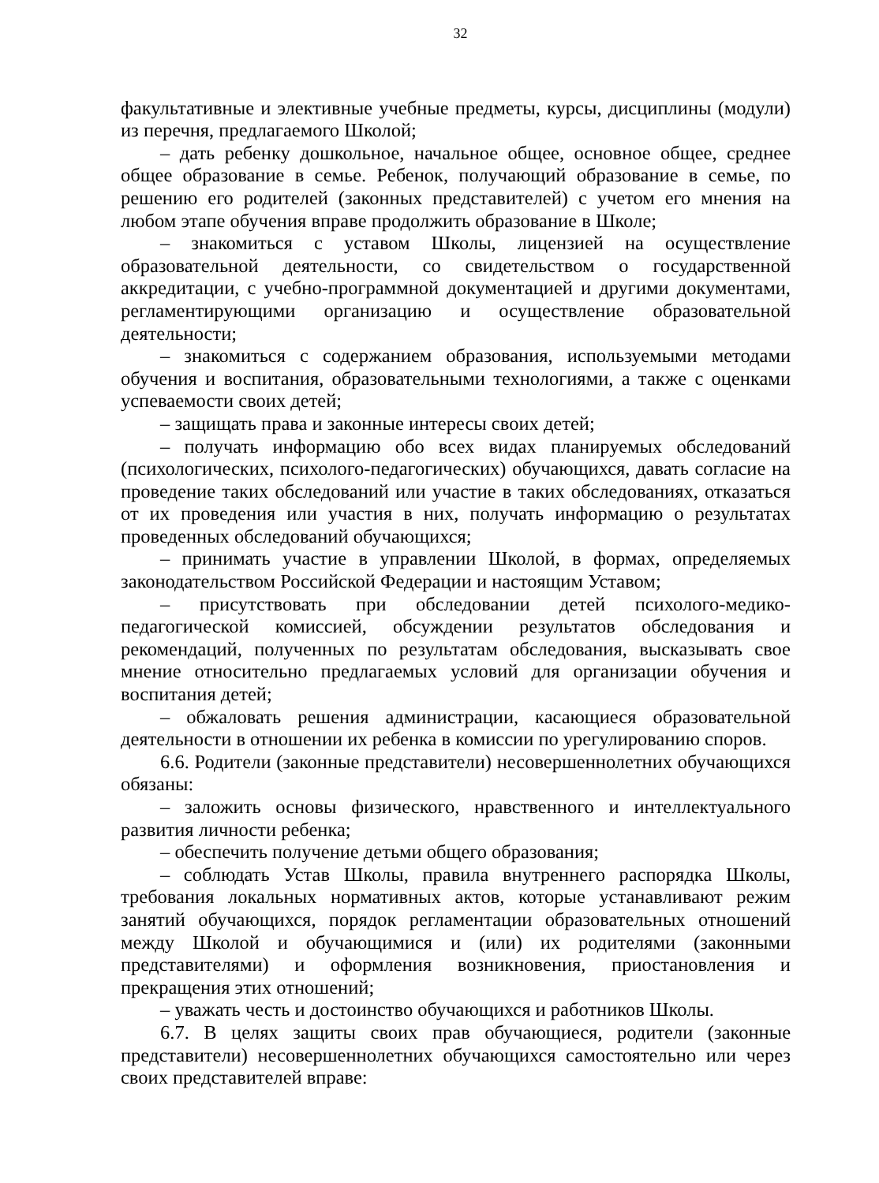32
факультативные и элективные учебные предметы, курсы, дисциплины (модули) из перечня, предлагаемого Школой;
– дать ребенку дошкольное, начальное общее, основное общее, среднее общее образование в семье. Ребенок, получающий образование в семье, по решению его родителей (законных представителей) с учетом его мнения на любом этапе обучения вправе продолжить образование в Школе;
– знакомиться с уставом Школы, лицензией на осуществление образовательной деятельности, со свидетельством о государственной аккредитации, с учебно-программной документацией и другими документами, регламентирующими организацию и осуществление образовательной деятельности;
– знакомиться с содержанием образования, используемыми методами обучения и воспитания, образовательными технологиями, а также с оценками успеваемости своих детей;
– защищать права и законные интересы своих детей;
– получать информацию обо всех видах планируемых обследований (психологических, психолого-педагогических) обучающихся, давать согласие на проведение таких обследований или участие в таких обследованиях, отказаться от их проведения или участия в них, получать информацию о результатах проведенных обследований обучающихся;
– принимать участие в управлении Школой, в формах, определяемых законодательством Российской Федерации и настоящим Уставом;
– присутствовать при обследовании детей психолого-медико-педагогической комиссией, обсуждении результатов обследования и рекомендаций, полученных по результатам обследования, высказывать свое мнение относительно предлагаемых условий для организации обучения и воспитания детей;
– обжаловать решения администрации, касающиеся образовательной деятельности в отношении их ребенка в комиссии по урегулированию споров.
6.6. Родители (законные представители) несовершеннолетних обучающихся обязаны:
– заложить основы физического, нравственного и интеллектуального развития личности ребенка;
– обеспечить получение детьми общего образования;
– соблюдать Устав Школы, правила внутреннего распорядка Школы, требования локальных нормативных актов, которые устанавливают режим занятий обучающихся, порядок регламентации образовательных отношений между Школой и обучающимися и (или) их родителями (законными представителями) и оформления возникновения, приостановления и прекращения этих отношений;
– уважать честь и достоинство обучающихся и работников Школы.
6.7. В целях защиты своих прав обучающиеся, родители (законные представители) несовершеннолетних обучающихся самостоятельно или через своих представителей вправе: